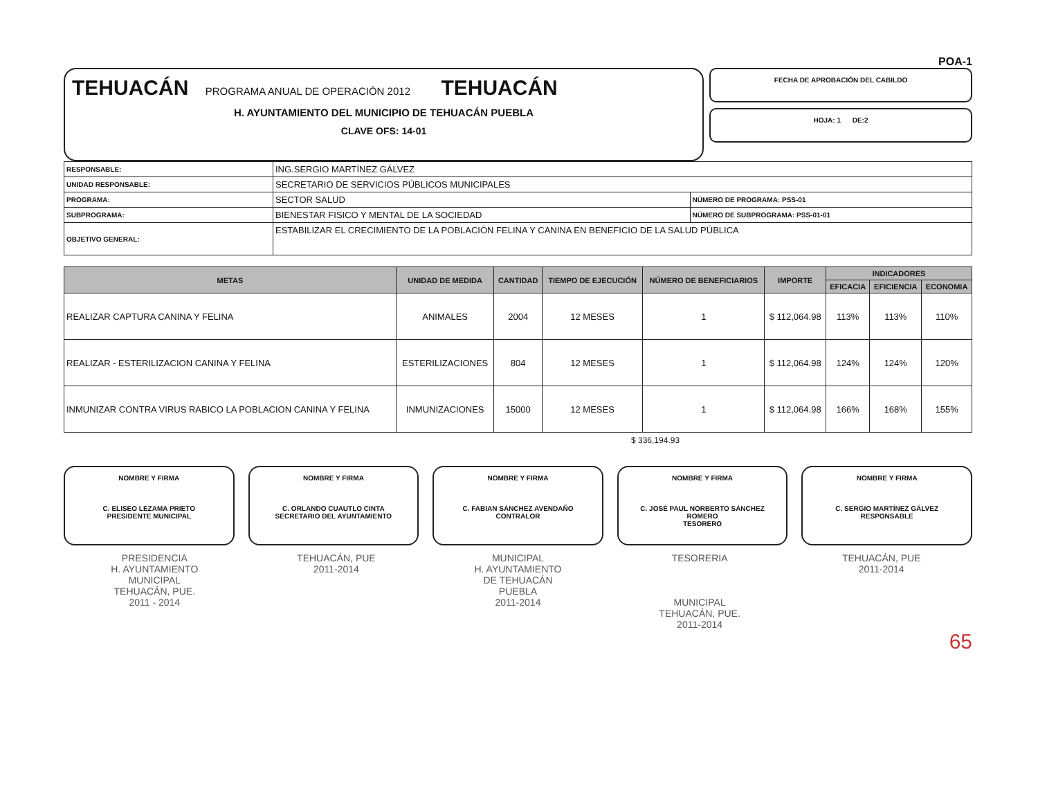POA-1
TEHUACÁN PROGRAMA ANUAL DE OPERACIÓN 2012 TEHUACÁN
H. AYUNTAMIENTO DEL MUNICIPIO DE TEHUACÁN PUEBLA
CLAVE OFS: 14-01
FECHA DE APROBACIÓN DEL CABILDO
HOJA: 1 DE:2
| RESPONSABLE: | ING.SERGIO MARTÍNEZ GÁLVEZ | |
| UNIDAD RESPONSABLE: | SECRETARIO DE SERVICIOS PÚBLICOS MUNICIPALES | |
| PROGRAMA: | SECTOR SALUD | NÚMERO DE PROGRAMA: PSS-01 |
| SUBPROGRAMA: | BIENESTAR FISICO Y MENTAL DE LA SOCIEDAD | NÚMERO DE SUBPROGRAMA: PSS-01-01 |
| OBJETIVO GENERAL: | ESTABILIZAR EL CRECIMIENTO DE LA POBLACIÓN FELINA Y CANINA EN BENEFICIO DE LA SALUD PÚBLICA | |
| METAS | UNIDAD DE MEDIDA | CANTIDAD | TIEMPO DE EJECUCIÓN | NÚMERO DE BENEFICIARIOS | IMPORTE | INDICADORES | | |
| --- | --- | --- | --- | --- | --- | --- | --- | --- |
| | | | | | | EFICACIA | EFICIENCIA | ECONOMIA |
| REALIZAR CAPTURA CANINA Y FELINA | ANIMALES | 2004 | 12 MESES | 1 | $ 112,064.98 | 113% | 113% | 110% |
| REALIZAR - ESTERILIZACION CANINA Y FELINA | ESTERILIZACIONES | 804 | 12 MESES | 1 | $ 112,064.98 | 124% | 124% | 120% |
| INMUNIZAR CONTRA VIRUS RABICO LA POBLACION CANINA Y FELINA | INMUNIZACIONES | 15000 | 12 MESES | 1 | $ 112,064.98 | 166% | 168% | 155% |
$ 336,194.93
NOMBRE Y FIRMA
C. ELISEO LEZAMA PRIETO
PRESIDENTE MUNICIPAL
NOMBRE Y FIRMA
C. ORLANDO CUAUTLO CINTA
SECRETARIO DEL AYUNTAMIENTO
NOMBRE Y FIRMA
C. FABIAN SÁNCHEZ AVENDAÑO
CONTRALOR
NOMBRE Y FIRMA
C. JOSÉ PAUL NORBERTO SÁNCHEZ ROMERO
TESORERO
NOMBRE Y FIRMA
C. SERGIO MARTÍNEZ GÁLVEZ
RESPONSABLE
PRESIDENCIA
H. AYUNTAMIENTO
MUNICIPAL
TEHUACÁN, PUE.
2011 - 2014
TEHUACÁN, PUE
2011-2014
MUNICIPAL
H. AYUNTAMIENTO
DE TEHUACÁN
PUEBLA
2011-2014
TESORERIA
MUNICIPAL
TEHUACÁN, PUE.
2011-2014
TEHUACÁN, PUE
2011-2014
65